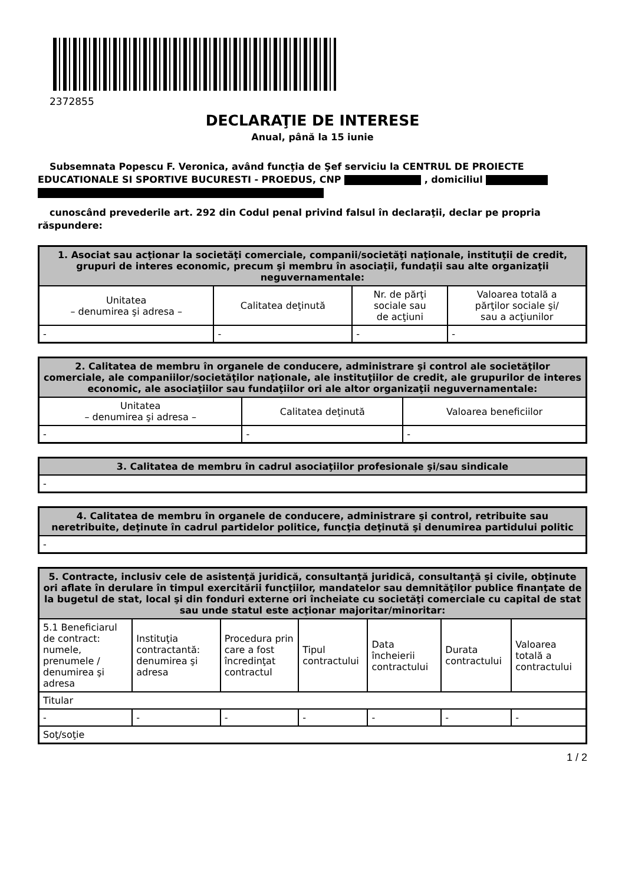2372855
DECLARAŢIE DE INTERESE
Anual, până la 15 iunie
Subsemnata Popescu F. Veronica, având funcţia de Şef serviciu la CENTRUL DE PROIECTE EDUCATIONALE SI SPORTIVE BUCURESTI - PROEDUS, CNP , domiciliul
cunoscând prevederile art. 292 din Codul penal privind falsul în declaraţii, declar pe propria răspundere:
| 1. Asociat sau acţionar la societăţi comerciale, companii/societăţi naţionale, instituţii de credit, grupuri de interes economic, precum şi membru în asociaţii, fundaţii sau alte organizaţii neguvernamentale: | | | |
| --- | --- | --- | --- |
| Unitatea – denumirea şi adresa – | Calitatea deţinută | Nr. de părţi sociale sau de acţiuni | Valoarea totală a părţilor sociale şi/ sau a acţiunilor |
| - | - | - | - |
| 2. Calitatea de membru în organele de conducere, administrare şi control ale societăţilor comerciale, ale companiilor/societăţilor naţionale, ale instituţiilor de credit, ale grupurilor de interes economic, ale asociaţiilor sau fundaţiilor ori ale altor organizaţii neguvernamentale: | | |
| --- | --- | --- |
| Unitatea – denumirea şi adresa – | Calitatea deţinută | Valoarea beneficiilor |
| - | - | - |
| 3. Calitatea de membru în cadrul asociaţiilor profesionale şi/sau sindicale |
| --- |
| - |
| 4. Calitatea de membru în organele de conducere, administrare şi control, retribuite sau neretribuite, deţinute în cadrul partidelor politice, funcţia deţinută şi denumirea partidului politic |
| --- |
| - |
| 5. Contracte, inclusiv cele de asistenţă juridică, consultanţă juridică, consultanţă şi civile, obţinute ori aflate în derulare în timpul exercitării funcţiilor, mandatelor sau demnităţilor publice finanţate de la bugetul de stat, local şi din fonduri externe ori încheiate cu societăţi comerciale cu capital de stat sau unde statul este acţionar majoritar/minoritar: | | | | | | |
| --- | --- | --- | --- | --- | --- | --- |
| 5.1 Beneficiarul de contract: numele, prenumele / denumirea şi adresa | Instituţia contractantă: denumirea şi adresa | Procedura prin care a fost încredinţat contractul | Tipul contractului | Data încheierii contractului | Durata contractului | Valoarea totală a contractului |
| Titular | | | | | | |
| - | - | - | - | - | - | - |
| Soţ/soţie | | | | | | |
1 / 2